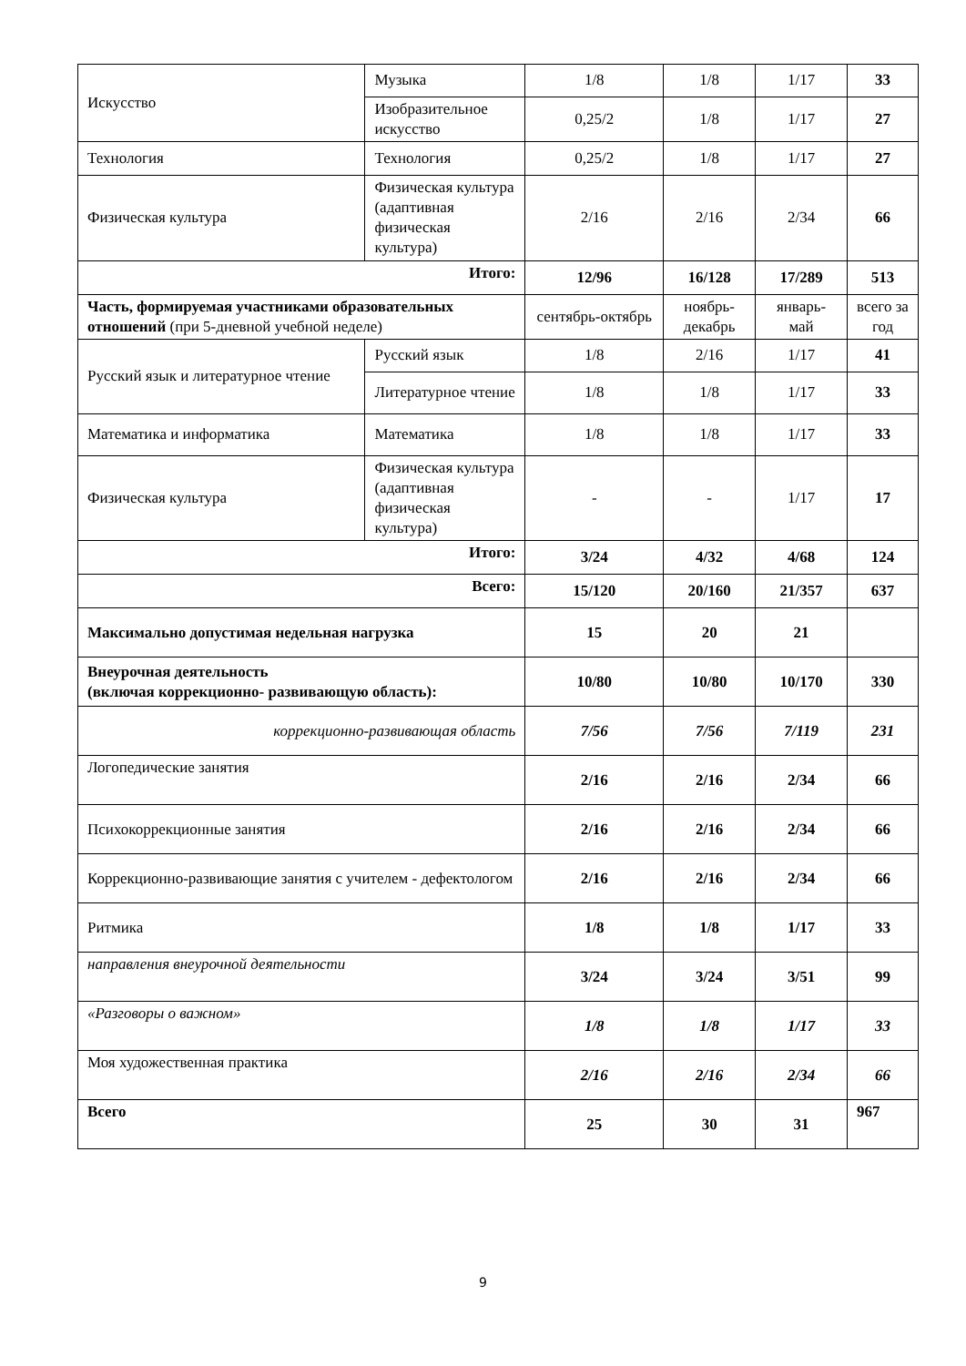| Искусство | Музыка | 1/8 | 1/8 | 1/17 | 33 |
| | Изобразительное искусство | 0,25/2 | 1/8 | 1/17 | 27 |
| Технология | Технология | 0,25/2 | 1/8 | 1/17 | 27 |
| Физическая культура | Физическая культура (адаптивная физическая культура) | 2/16 | 2/16 | 2/34 | 66 |
| Итого: | | 12/96 | 16/128 | 17/289 | 513 |
| Часть, формируемая участниками образовательных отношений (при 5-дневной учебной неделе) | | сентябрь-октябрь | ноябрь-декабрь | январь-май | всего за год |
| Русский язык и литературное чтение | Русский язык | 1/8 | 2/16 | 1/17 | 41 |
| | Литературное чтение | 1/8 | 1/8 | 1/17 | 33 |
| Математика и информатика | Математика | 1/8 | 1/8 | 1/17 | 33 |
| Физическая культура | Физическая культура (адаптивная физическая культура) | - | - | 1/17 | 17 |
| Итого: | | 3/24 | 4/32 | 4/68 | 124 |
| Всего: | | 15/120 | 20/160 | 21/357 | 637 |
| Максимально допустимая недельная нагрузка | | 15 | 20 | 21 | |
| Внеурочная деятельность (включая коррекционно- развивающую область): | | 10/80 | 10/80 | 10/170 | 330 |
| коррекционно-развивающая область | | 7/56 | 7/56 | 7/119 | 231 |
| Логопедические занятия | | 2/16 | 2/16 | 2/34 | 66 |
| Психокоррекционные занятия | | 2/16 | 2/16 | 2/34 | 66 |
| Коррекционно-развивающие занятия с учителем - дефектологом | | 2/16 | 2/16 | 2/34 | 66 |
| Ритмика | | 1/8 | 1/8 | 1/17 | 33 |
| направления внеурочной деятельности | | 3/24 | 3/24 | 3/51 | 99 |
| «Разговоры о важном» | | 1/8 | 1/8 | 1/17 | 33 |
| Моя художественная практика | | 2/16 | 2/16 | 2/34 | 66 |
| Всего | | 25 | 30 | 31 | 967 |
9